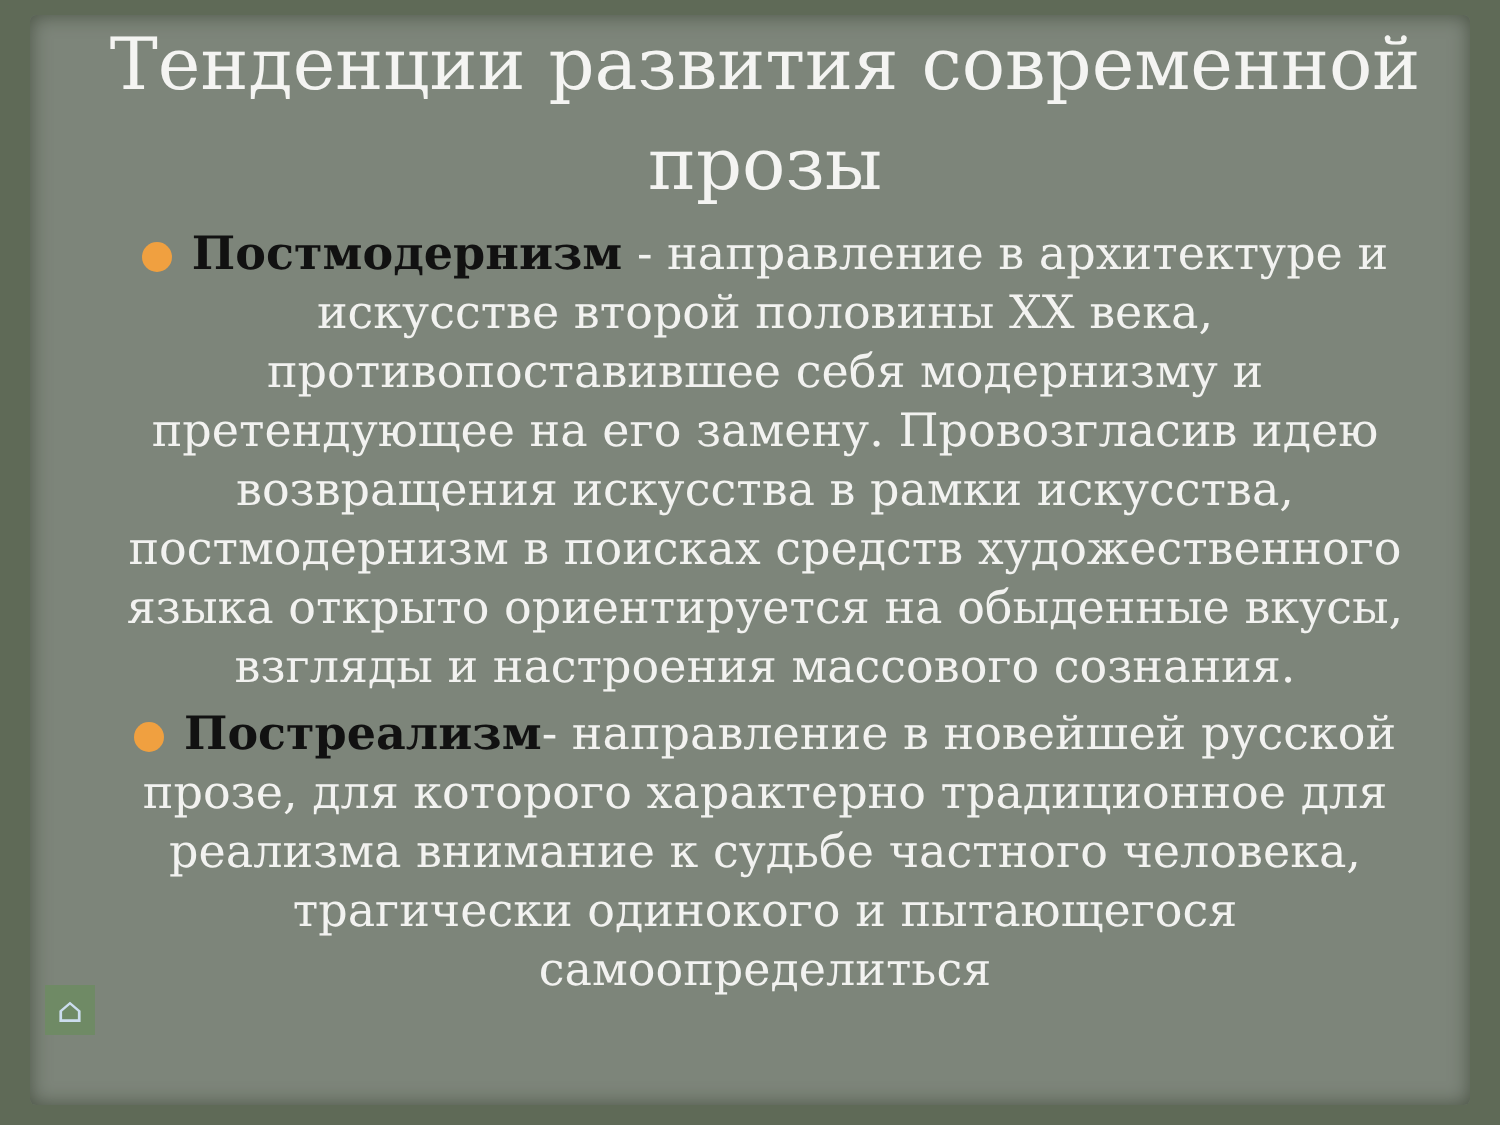Тенденции развития современной прозы
Постмодернизм - направление в архитектуре и искусстве второй половины XX века, противопоставившее себя модернизму и претендующее на его замену. Провозгласив идею возвращения искусства в рамки искусства, постмодернизм в поисках средств художественного языка открыто ориентируется на обыденные вкусы, взгляды и настроения массового сознания.
Постреализм- направление в новейшей русской прозе, для которого характерно традиционное для реализма внимание к судьбе частного человека, трагически одинокого и пытающегося самоопределиться
⌂